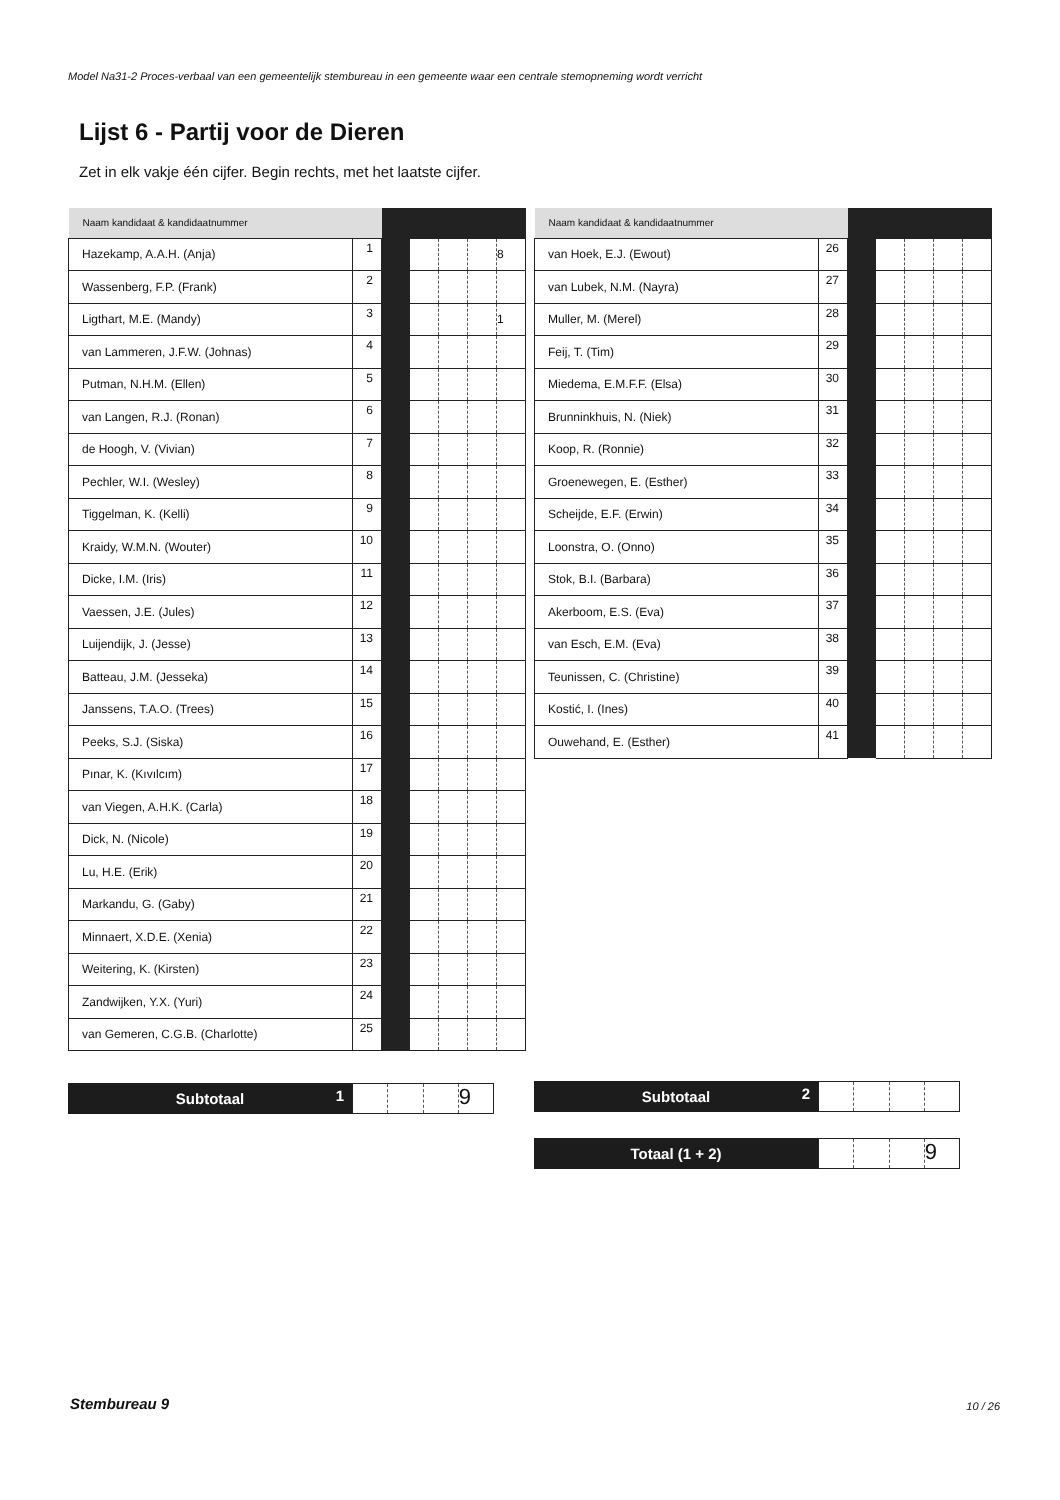Model Na31-2 Proces-verbaal van een gemeentelijk stembureau in een gemeente waar een centrale stemopneming wordt verricht
Lijst 6 - Partij voor de Dieren
Zet in elk vakje één cijfer. Begin rechts, met het laatste cijfer.
| Naam kandidaat & kandidaatnummer | | | | | | |
| Hazekamp, A.A.H. (Anja) | 1 | | | | | 8 |
| Wassenberg, F.P. (Frank) | 2 | | | | | |
| Ligthart, M.E. (Mandy) | 3 | | | | | 1 |
| van Lammeren, J.F.W. (Johnas) | 4 | | | | | |
| Putman, N.H.M. (Ellen) | 5 | | | | | |
| van Langen, R.J. (Ronan) | 6 | | | | | |
| de Hoogh, V. (Vivian) | 7 | | | | | |
| Pechler, W.I. (Wesley) | 8 | | | | | |
| Tiggelman, K. (Kelli) | 9 | | | | | |
| Kraidy, W.M.N. (Wouter) | 10 | | | | | |
| Dicke, I.M. (Iris) | 11 | | | | | |
| Vaessen, J.E. (Jules) | 12 | | | | | |
| Luijendijk, J. (Jesse) | 13 | | | | | |
| Batteau, J.M. (Jesseka) | 14 | | | | | |
| Janssens, T.A.O. (Trees) | 15 | | | | | |
| Peeks, S.J. (Siska) | 16 | | | | | |
| Pınar, K. (Kıvılcım) | 17 | | | | | |
| van Viegen, A.H.K. (Carla) | 18 | | | | | |
| Dick, N. (Nicole) | 19 | | | | | |
| Lu, H.E. (Erik) | 20 | | | | | |
| Markandu, G. (Gaby) | 21 | | | | | |
| Minnaert, X.D.E. (Xenia) | 22 | | | | | |
| Weitering, K. (Kirsten) | 23 | | | | | |
| Zandwijken, Y.X. (Yuri) | 24 | | | | | |
| van Gemeren, C.G.B. (Charlotte) | 25 | | | | | |
| Naam kandidaat & kandidaatnummer | | | | | | |
| van Hoek, E.J. (Ewout) | 26 | | | | | |
| van Lubek, N.M. (Nayra) | 27 | | | | | |
| Muller, M. (Merel) | 28 | | | | | |
| Feij, T. (Tim) | 29 | | | | | |
| Miedema, E.M.F.F. (Elsa) | 30 | | | | | |
| Brunninkhuis, N. (Niek) | 31 | | | | | |
| Koop, R. (Ronnie) | 32 | | | | | |
| Groenewegen, E. (Esther) | 33 | | | | | |
| Scheijde, E.F. (Erwin) | 34 | | | | | |
| Loonstra, O. (Onno) | 35 | | | | | |
| Stok, B.I. (Barbara) | 36 | | | | | |
| Akerboom, E.S. (Eva) | 37 | | | | | |
| van Esch, E.M. (Eva) | 38 | | | | | |
| Teunissen, C. (Christine) | 39 | | | | | |
| Kostić, I. (Ines) | 40 | | | | | |
| Ouwehand, E. (Esther) | 41 | | | | | |
Subtotaal 1
9
Subtotaal 2
Totaal (1 + 2)
9
Stembureau 9 10 / 26